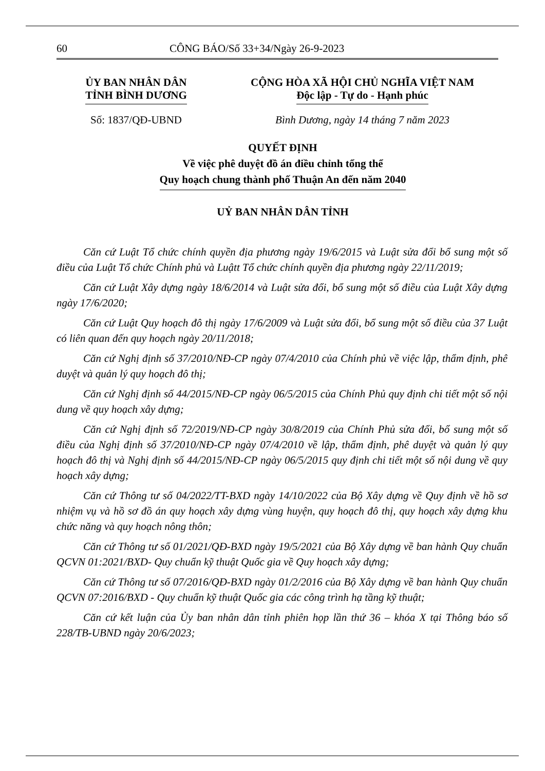60 CÔNG BÁO/Số 33+34/Ngày 26-9-2023
ỦY BAN NHÂN DÂN
TỈNH BÌNH DƯƠNG
CỘNG HÒA XÃ HỘI CHỦ NGHĨA VIỆT NAM
Độc lập - Tự do - Hạnh phúc
Số: 1837/QĐ-UBND Bình Dương, ngày 14 tháng 7 năm 2023
QUYẾT ĐỊNH
Về việc phê duyệt đồ án điều chỉnh tổng thể
Quy hoạch chung thành phố Thuận An đến năm 2040
UỶ BAN NHÂN DÂN TỈNH
Căn cứ Luật Tổ chức chính quyền địa phương ngày 19/6/2015 và Luật sửa đổi bổ sung một số điều của Luật Tổ chức Chính phủ và Luậtt Tổ chức chính quyền địa phương ngày 22/11/2019;
Căn cứ Luật Xây dựng ngày 18/6/2014 và Luật sửa đổi, bổ sung một số điều của Luật Xây dựng ngày 17/6/2020;
Căn cứ Luật Quy hoạch đô thị ngày 17/6/2009 và Luật sửa đổi, bổ sung một số điều của 37 Luật có liên quan đến quy hoạch ngày 20/11/2018;
Căn cứ Nghị định số 37/2010/NĐ-CP ngày 07/4/2010 của Chính phủ về việc lập, thẩm định, phê duyệt và quản lý quy hoạch đô thị;
Căn cứ Nghị định số 44/2015/NĐ-CP ngày 06/5/2015 của Chính Phủ quy định chi tiết một số nội dung về quy hoạch xây dựng;
Căn cứ Nghị định số 72/2019/NĐ-CP ngày 30/8/2019 của Chính Phủ sửa đổi, bổ sung một số điều của Nghị định số 37/2010/NĐ-CP ngày 07/4/2010 về lập, thẩm định, phê duyệt và quản lý quy hoạch đô thị và Nghị định số 44/2015/NĐ-CP ngày 06/5/2015 quy định chi tiết một số nội dung về quy hoạch xây dựng;
Căn cứ Thông tư số 04/2022/TT-BXD ngày 14/10/2022 của Bộ Xây dựng về Quy định về hồ sơ nhiệm vụ và hồ sơ đồ án quy hoạch xây dựng vùng huyện, quy hoạch đô thị, quy hoạch xây dựng khu chức năng và quy hoạch nông thôn;
Căn cứ Thông tư số 01/2021/QĐ-BXD ngày 19/5/2021 của Bộ Xây dựng về ban hành Quy chuẩn QCVN 01:2021/BXD- Quy chuẩn kỹ thuật Quốc gia về Quy hoạch xây dựng;
Căn cứ Thông tư số 07/2016/QĐ-BXD ngày 01/2/2016 của Bộ Xây dựng về ban hành Quy chuẩn QCVN 07:2016/BXD - Quy chuẩn kỹ thuật Quốc gia các công trình hạ tầng kỹ thuật;
Căn cứ kết luận của Ủy ban nhân dân tỉnh phiên họp lần thứ 36 – khóa X tại Thông báo số 228/TB-UBND ngày 20/6/2023;